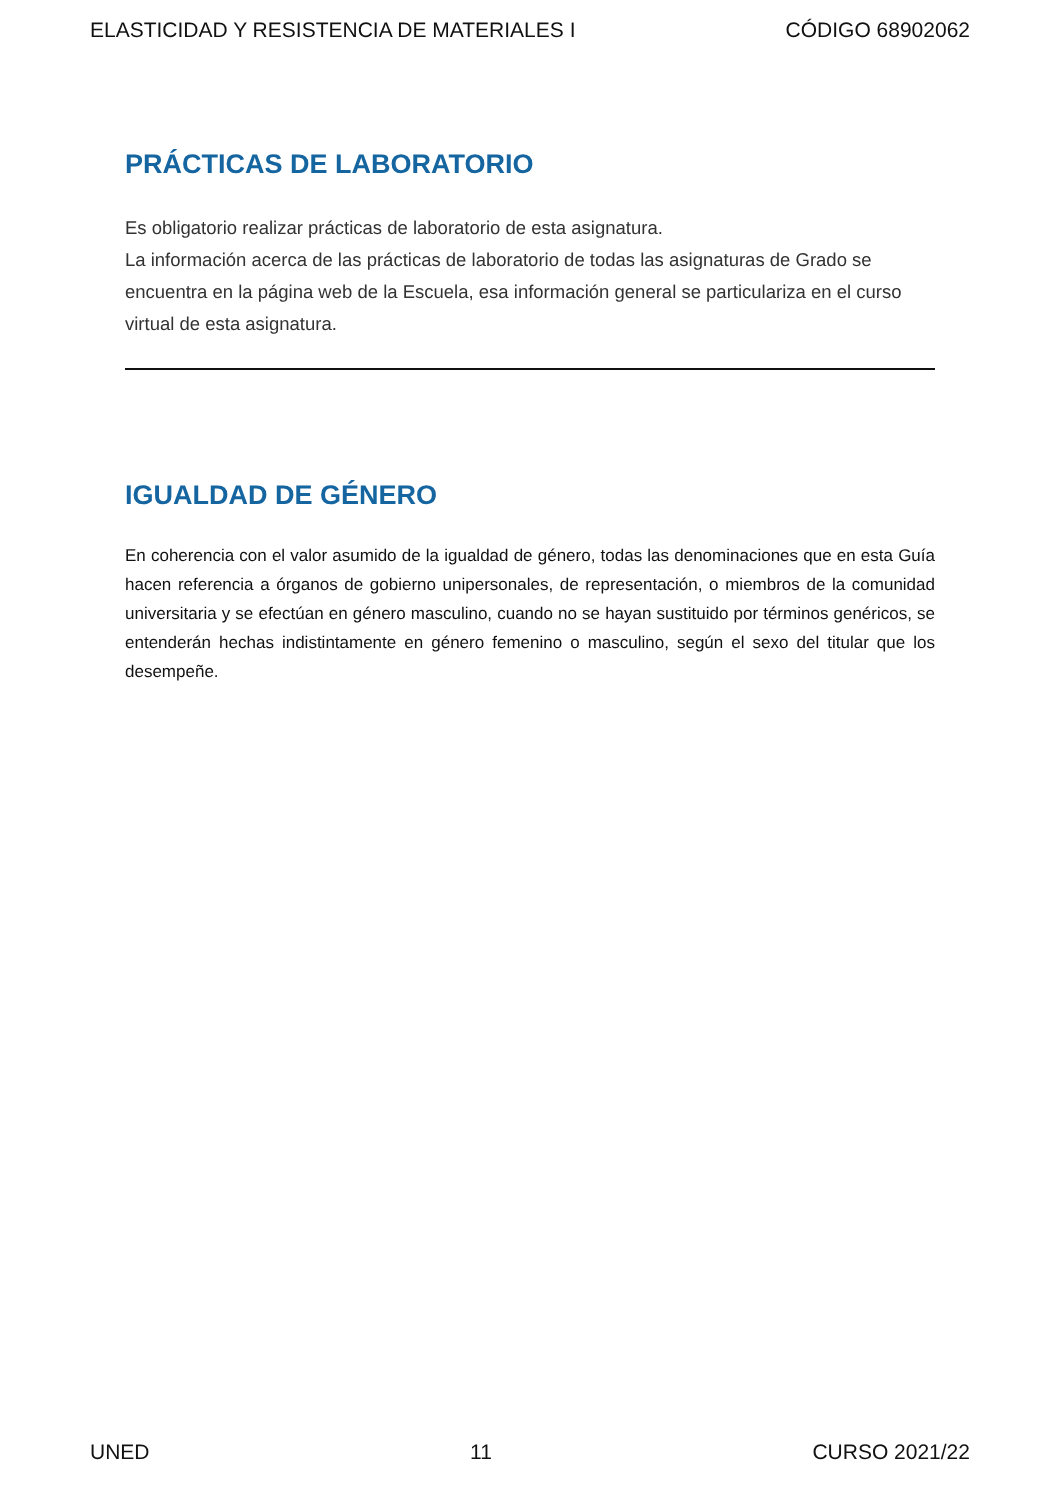ELASTICIDAD Y RESISTENCIA DE MATERIALES I CÓDIGO 68902062
PRÁCTICAS DE LABORATORIO
Es obligatorio realizar prácticas de laboratorio de esta asignatura.
La información acerca de las prácticas de laboratorio de todas las asignaturas de Grado se encuentra en la página web de la Escuela, esa información general se particulariza en el curso virtual de esta asignatura.
IGUALDAD DE GÉNERO
En coherencia con el valor asumido de la igualdad de género, todas las denominaciones que en esta Guía hacen referencia a órganos de gobierno unipersonales, de representación, o miembros de la comunidad universitaria y se efectúan en género masculino, cuando no se hayan sustituido por términos genéricos, se entenderán hechas indistintamente en género femenino o masculino, según el sexo del titular que los desempeñe.
UNED 11 CURSO 2021/22